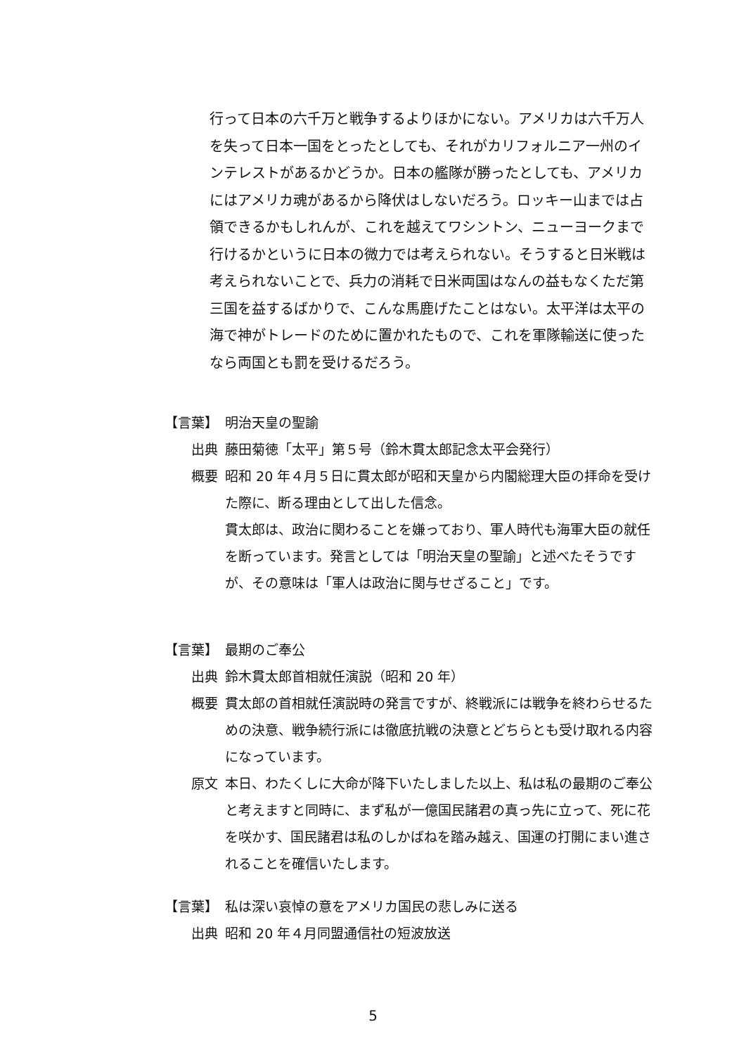行って日本の六千万と戦争するよりほかにない。アメリカは六千万人を失って日本一国をとったとしても、それがカリフォルニア一州のインテレストがあるかどうか。日本の艦隊が勝ったとしても、アメリカにはアメリカ魂があるから降伏はしないだろう。ロッキー山までは占領できるかもしれんが、これを越えてワシントン、ニューヨークまで行けるかというに日本の微力では考えられない。そうすると日米戦は考えられないことで、兵力の消耗で日米両国はなんの益もなくただ第三国を益するばかりで、こんな馬鹿げたことはない。太平洋は太平の海で神がトレードのために置かれたもので、これを軍隊輸送に使ったなら両国とも罰を受けるだろう。
【言葉】 明治天皇の聖諭
出典 藤田菊徳「太平」第５号（鈴木貫太郎記念太平会発行）
概要 昭和 20 年４月５日に貫太郎が昭和天皇から内閣総理大臣の拝命を受けた際に、断る理由として出した信念。
貫太郎は、政治に関わることを嫌っており、軍人時代も海軍大臣の就任を断っています。発言としては「明治天皇の聖諭」と述べたそうですが、その意味は「軍人は政治に関与せざること」です。
【言葉】 最期のご奉公
出典 鈴木貫太郎首相就任演説（昭和 20 年）
概要 貫太郎の首相就任演説時の発言ですが、終戦派には戦争を終わらせるための決意、戦争続行派には徹底抗戦の決意とどちらとも受け取れる内容になっています。
原文 本日、わたくしに大命が降下いたしました以上、私は私の最期のご奉公と考えますと同時に、まず私が一億国民諸君の真っ先に立って、死に花を咲かす、国民諸君は私のしかばねを踏み越え、国運の打開にまい進されることを確信いたします。
【言葉】 私は深い哀悼の意をアメリカ国民の悲しみに送る
出典 昭和 20 年４月同盟通信社の短波放送
5